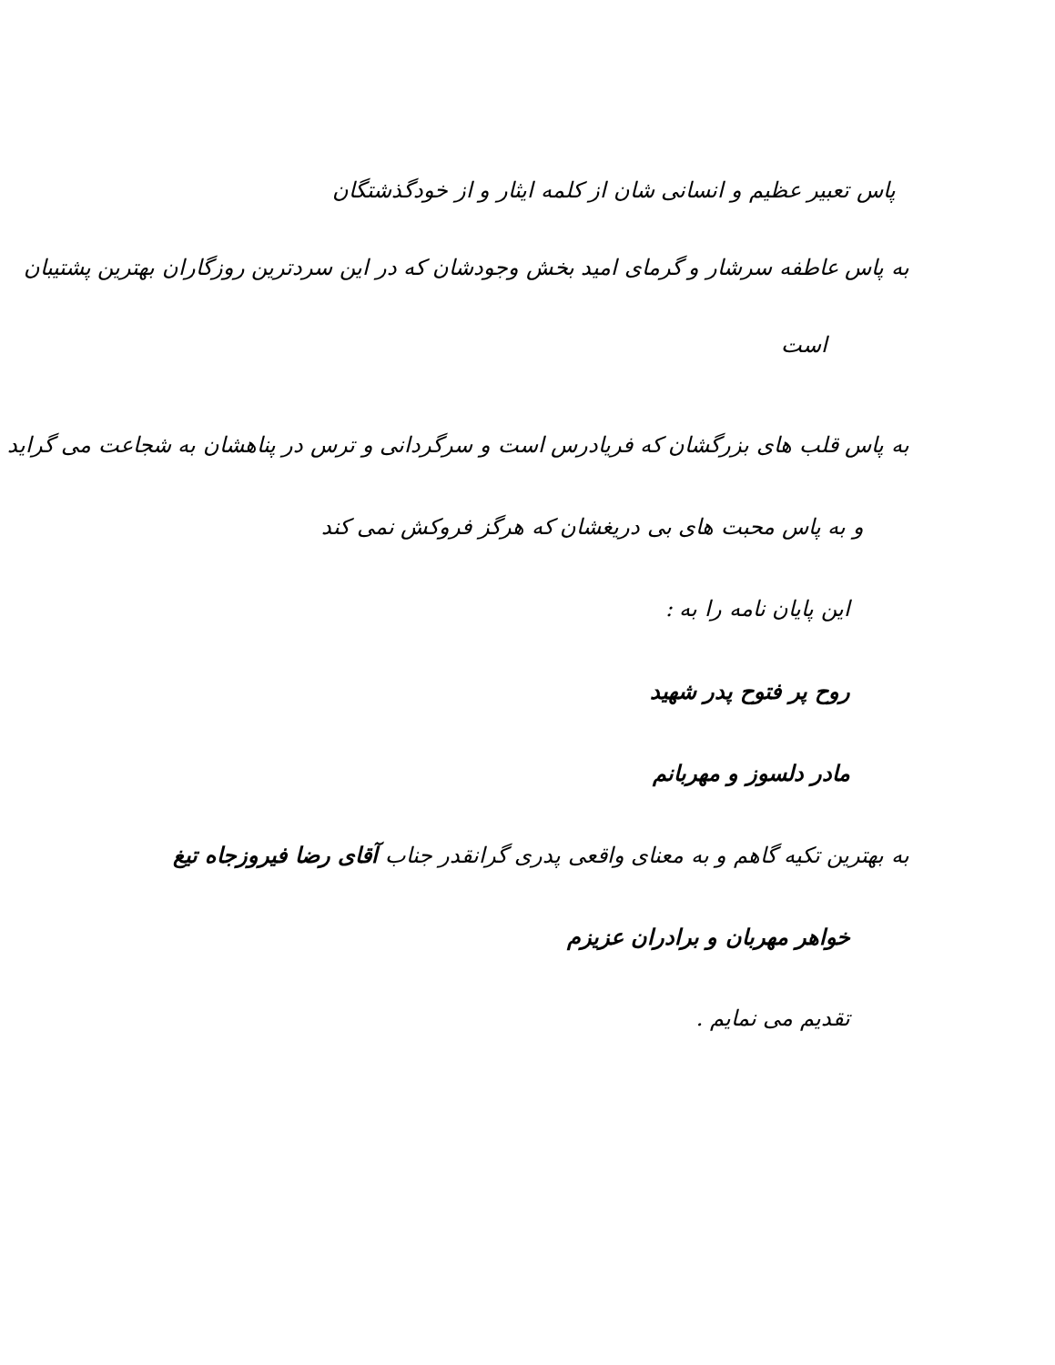پاس تعبیر عظیم و انسانی شان از کلمه ایثار و از خودگذشتگان
به پاس عاطفه سرشار و گرمای امید بخش وجودشان که در این سردترین روزگاران بهترین پشتیبان
است
به پاس قلب های بزرگشان که فریادرس است و سرگردانی و ترس در پناهشان به شجاعت می گراید
و به پاس محبت های بی دریغشان که هرگز فروکش نمی کند
این پایان نامه را به :
روح پر فتوح پدر شهید
مادر دلسوز و مهربانم
به بهترین تکیه گاهم و به معنای واقعی پدری گرانقدر جناب آقای رضا فیروزجاه تیغ
خواهر مهربان و برادران عزیزم
تقدیم می نمایم .